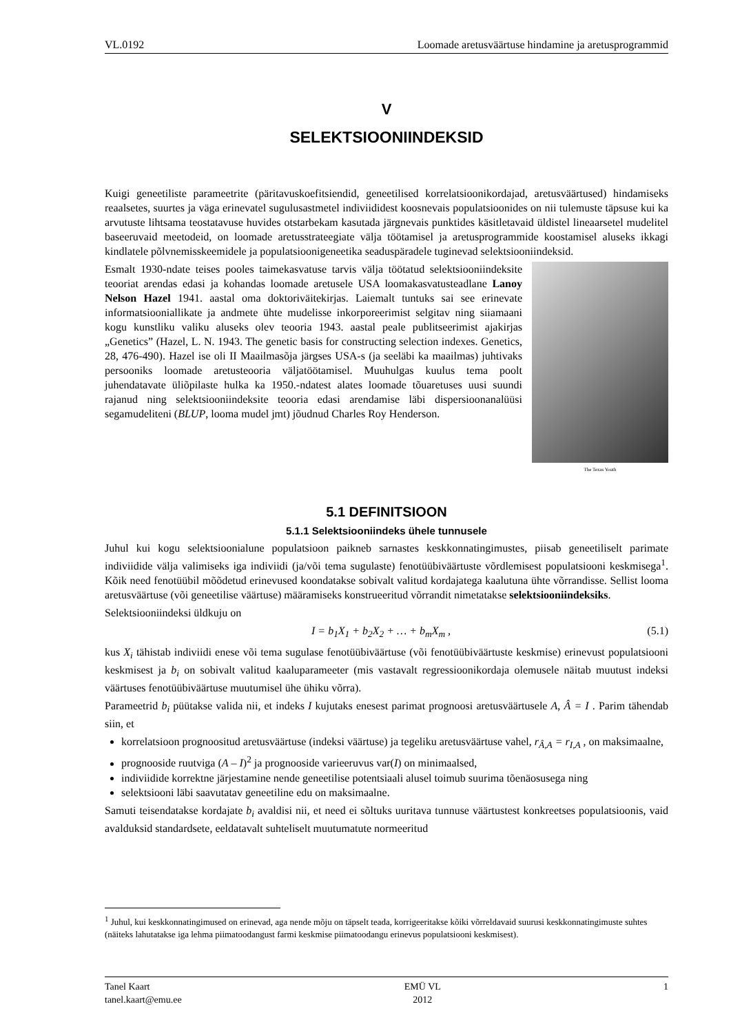VL.0192 Loomade aretusväärtuse hindamine ja aretusprogrammid
V
SELEKTSIOONIINDEKSID
Kuigi geneetiliste parameetrite (päritavuskoefitsiendid, geneetilised korrelatsioonikordajad, aretusväärtused) hindamiseks reaalsetes, suurtes ja väga erinevatel sugulusastmetel indiviididest koosnevais populatsioonides on nii tulemuste täpsuse kui ka arvutuste lihtsama teostatavuse huvides otstarbekam kasutada järgnevais punktides käsitletavaid üldistel lineaarsetel mudelitel baseeruvaid meetodeid, on loomade aretusstrateegiate välja töötamisel ja aretusprogrammide koostamisel aluseks ikkagi kindlatele põlvnemisskeemidele ja populatsioonigeneetika seaduspäradele tuginevad selektsiooniindeksid.
The Texas Youth
Esmalt 1930-ndate teises pooles taimekasvatuse tarvis välja töötatud selektsiooniindeksite teooriat arendas edasi ja kohandas loomade aretusele USA loomakasvatusteadlane Lanoy Nelson Hazel 1941. aastal oma doktoriväitekirjas. Laiemalt tuntuks sai see erinevate informatsiooniallikate ja andmete ühte mudelisse inkorporeerimist selgitav ning siiamaani kogu kunstliku valiku aluseks olev teooria 1943. aastal peale publitseerimist ajakirjas „Genetics” (Hazel, L. N. 1943. The genetic basis for constructing selection indexes. Genetics, 28, 476-490). Hazel ise oli II Maailmasõja järgses USA-s (ja seeläbi ka maailmas) juhtivaks persooniks loomade aretusteooria väljatöötamisel. Muuhulgas kuulus tema poolt juhendatavate üliõpilaste hulka ka 1950.-ndatest alates loomade tõuaretuses uusi suundi rajanud ning selektsiooniindeksite teooria edasi arendamise läbi dispersioonanalüüsi segamudeliteni (BLUP, looma mudel jmt) jõudnud Charles Roy Henderson.
5.1 DEFINITSIOON
5.1.1 Selektsiooniindeks ühele tunnusele
Juhul kui kogu selektsioonialune populatsioon paikneb sarnastes keskkonnatingimustes, piisab geneetiliselt parimate indiviidide välja valimiseks iga indiviidi (ja/või tema sugulaste) fenotüübiväärtuste võrdlemisest populatsiooni keskmisega<sup>1</sup>. Kõik need fenotüübil mõõdetud erinevused koondatakse sobivalt valitud kordajatega kaalutuna ühte võrrandisse. Sellist looma aretusväärtuse (või geneetilise väärtuse) määramiseks konstrueeritud võrrandit nimetatakse selektsiooniindeksiks.
Selektsiooniindeksi üldkuju on
I = b<sub>1</sub>X<sub>1</sub> + b<sub>2</sub>X<sub>2</sub> + … + b<sub>m</sub>X<sub>m</sub> , (5.1)
kus X<sub>i</sub> tähistab indiviidi enese või tema sugulase fenotüübiväärtuse (või fenotüübiväärtuste keskmise) erinevust populatsiooni keskmisest ja b<sub>i</sub> on sobivalt valitud kaaluparameeter (mis vastavalt regressioonikordaja olemusele näitab muutust indeksi väärtuses fenotüübiväärtuse muutumisel ühe ühiku võrra).
Parameetrid b<sub>i</sub> püütakse valida nii, et indeks I kujutaks enesest parimat prognoosi aretusväärtusele A, Â = I . Parim tähendab siin, et
korrelatsioon prognoositud aretusväärtuse (indeksi väärtuse) ja tegeliku aretusväärtuse vahel, r<sub>Â,A</sub> = r<sub>I,A</sub> , on maksimaalne,
prognooside ruutviga (A – I)<sup>2</sup> ja prognooside varieeruvus var(I) on minimaalsed,
indiviidide korrektne järjestamine nende geneetilise potentsiaali alusel toimub suurima tõenäosusega ning
selektsiooni läbi saavutatav geneetiline edu on maksimaalne.
Samuti teisendatakse kordajate b<sub>i</sub> avaldisi nii, et need ei sõltuks uuritava tunnuse väärtustest konkreetses populatsioonis, vaid avalduksid standardsete, eeldatavalt suhteliselt muutumatute normeeritud
<sup>1</sup> Juhul, kui keskkonnatingimused on erinevad, aga nende mõju on täpselt teada, korrigeeritakse kõiki võrreldavaid suurusi keskkonnatingimuste suhtes (näiteks lahutatakse iga lehma piimatoodangust farmi keskmise piimatoodangu erinevus populatsiooni keskmisest).
Tanel Kaart
tanel.kaart@emu.ee
EMÜ VL
2012
1